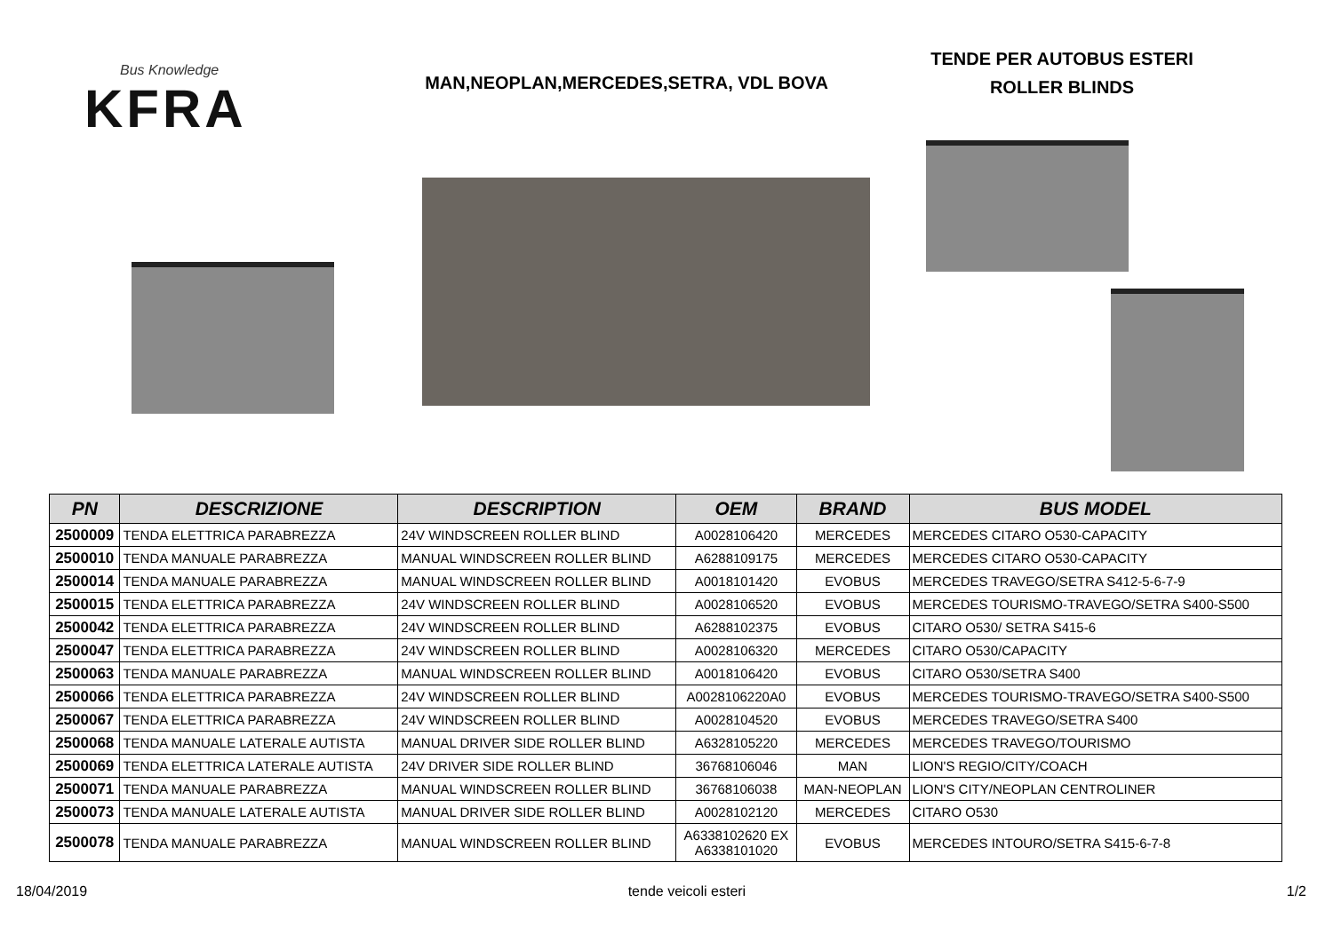Bus Knowledge
KFRA
MAN,NEOPLAN,MERCEDES,SETRA, VDL BOVA
TENDE PER AUTOBUS ESTERI
ROLLER BLINDS
| PN | DESCRIZIONE | DESCRIPTION | OEM | BRAND | BUS MODEL |
| --- | --- | --- | --- | --- | --- |
| 2500009 | TENDA ELETTRICA PARABREZZA | 24V WINDSCREEN ROLLER BLIND | A0028106420 | MERCEDES | MERCEDES CITARO O530-CAPACITY |
| 2500010 | TENDA MANUALE PARABREZZA | MANUAL WINDSCREEN ROLLER BLIND | A6288109175 | MERCEDES | MERCEDES CITARO O530-CAPACITY |
| 2500014 | TENDA MANUALE PARABREZZA | MANUAL WINDSCREEN ROLLER BLIND | A0018101420 | EVOBUS | MERCEDES TRAVEGO/SETRA S412-5-6-7-9 |
| 2500015 | TENDA ELETTRICA PARABREZZA | 24V WINDSCREEN ROLLER BLIND | A0028106520 | EVOBUS | MERCEDES TOURISMO-TRAVEGO/SETRA S400-S500 |
| 2500042 | TENDA ELETTRICA PARABREZZA | 24V WINDSCREEN ROLLER BLIND | A6288102375 | EVOBUS | CITARO O530/ SETRA S415-6 |
| 2500047 | TENDA ELETTRICA PARABREZZA | 24V WINDSCREEN ROLLER BLIND | A0028106320 | MERCEDES | CITARO O530/CAPACITY |
| 2500063 | TENDA MANUALE PARABREZZA | MANUAL WINDSCREEN ROLLER BLIND | A0018106420 | EVOBUS | CITARO O530/SETRA S400 |
| 2500066 | TENDA ELETTRICA PARABREZZA | 24V WINDSCREEN ROLLER BLIND | A0028106220A0 | EVOBUS | MERCEDES TOURISMO-TRAVEGO/SETRA S400-S500 |
| 2500067 | TENDA ELETTRICA PARABREZZA | 24V WINDSCREEN ROLLER BLIND | A0028104520 | EVOBUS | MERCEDES TRAVEGO/SETRA S400 |
| 2500068 | TENDA MANUALE LATERALE AUTISTA | MANUAL DRIVER SIDE ROLLER BLIND | A6328105220 | MERCEDES | MERCEDES TRAVEGO/TOURISMO |
| 2500069 | TENDA ELETTRICA LATERALE AUTISTA | 24V DRIVER SIDE ROLLER BLIND | 36768106046 | MAN | LION'S REGIO/CITY/COACH |
| 2500071 | TENDA MANUALE PARABREZZA | MANUAL WINDSCREEN ROLLER BLIND | 36768106038 | MAN-NEOPLAN | LION'S CITY/NEOPLAN CENTROLINER |
| 2500073 | TENDA MANUALE LATERALE AUTISTA | MANUAL DRIVER SIDE ROLLER BLIND | A0028102120 | MERCEDES | CITARO O530 |
| 2500078 | TENDA MANUALE PARABREZZA | MANUAL WINDSCREEN ROLLER BLIND | A6338102620 EX A6338101020 | EVOBUS | MERCEDES INTOURO/SETRA S415-6-7-8 |
18/04/2019 tende veicoli esteri 1/2